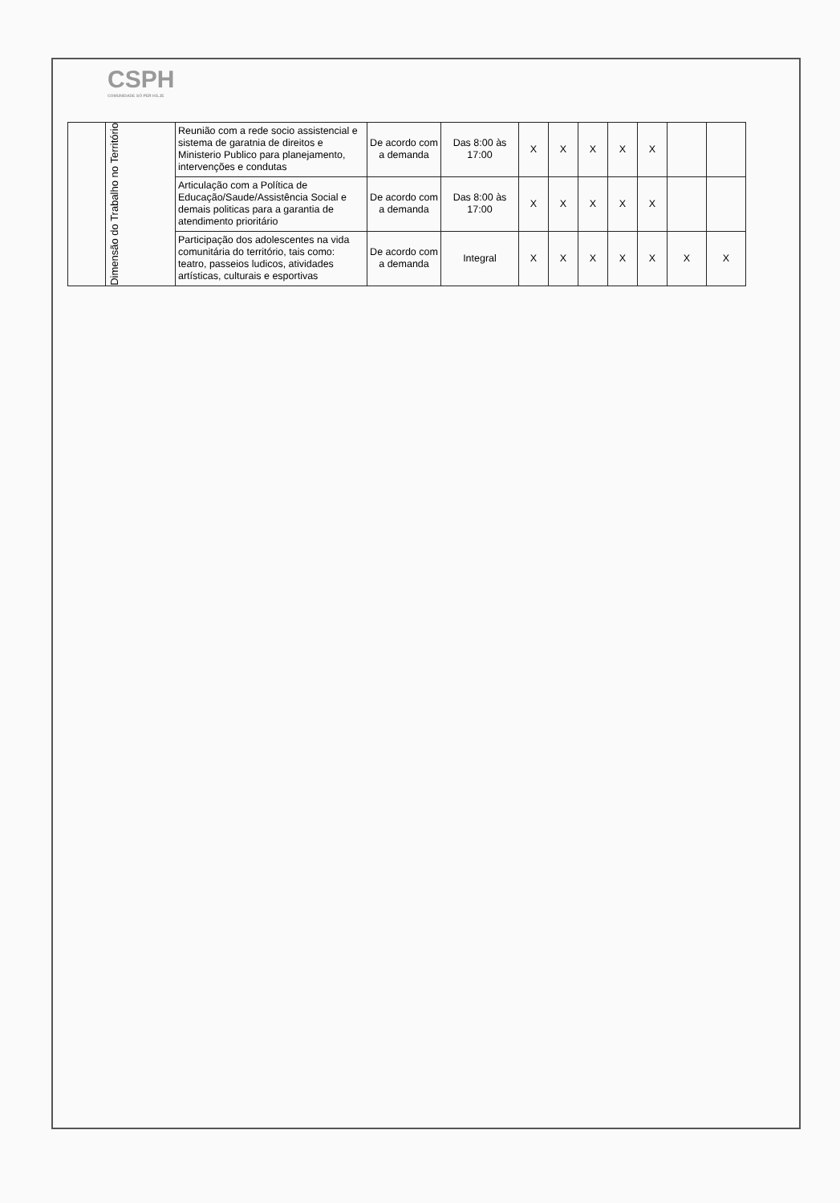CSPH
COMUNIDADE SÓ PER HS.JE
| | Dimensão do Trabalho no Território | Reunião com a rede socio assistencial e sistema de garatnia de direitos e Ministerio Publico para planejamento, intervenções e condutas | De acordo com a demanda | Das 8:00 às 17:00 | X | X | X | X | X | | |
| | | Articulação com a Política de Educação/Saude/Assistência Social e demais politicas para a garantia de atendimento prioritário | De acordo com a demanda | Das 8:00 às 17:00 | X | X | X | X | X | | |
| | | Participação dos adolescentes na vida comunitária do território, tais como: teatro, passeios ludicos, atividades artísticas, culturais e esportivas | De acordo com a demanda | Integral | X | X | X | X | X | X | X |